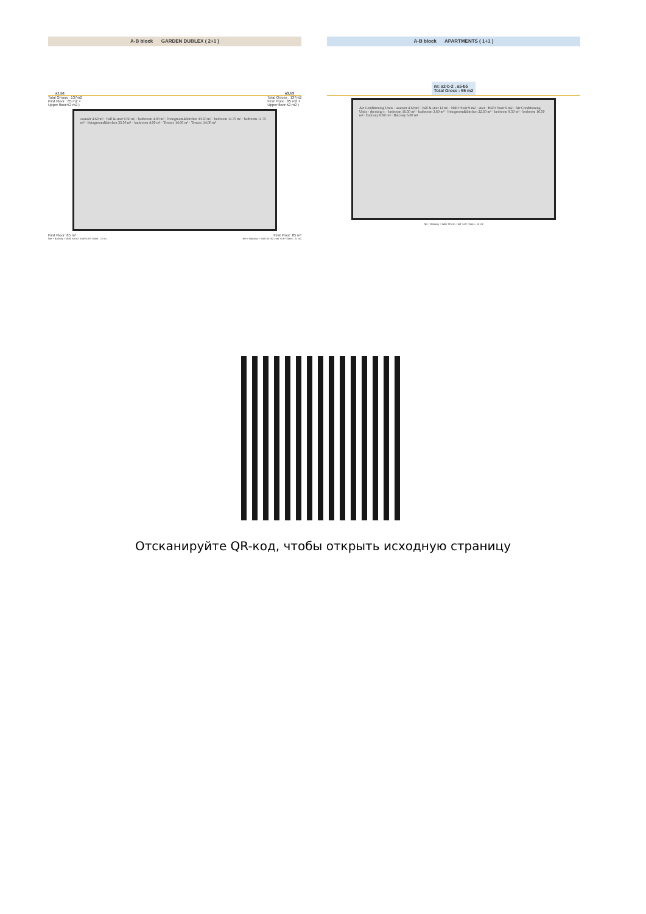A-B block GARDEN DUBLEX ( 2+1 )
a1,b1 a3,b3
Total Grross : 137m2
First Floor : 85 m2 +
Upper floor:52 m2 ) Total Grross : 137m2
First Floor : 85 m2 +
Upper floor:52 m2 )
asansör 4.60 m² · hall & stair 9.50 m² · bathroom 4.00 m² · livingroom&kitchen 33.50 m² · bedroom 11.75 m² · bedroom 11.75 m² · livingroom&kitchen 33.50 m² · bathroom 4.00 m² · Terrace 14.00 m² · Terrace 14.00 m²
First Floor: 85 m² First Floor: 85 m²
Net + Balcony + Wall: 63 m2 ,Hall +Lift+ Stairs : 22 m2 Net + Balcony + Wall: 63 m2 ,Hall +Lift+ Stairs : 22 m2
A-B block APARTMENTS ( 1+1 )
nr: a2-b-2 , a5-b5
Total Gross : 55 m2
Air Conditioning Units · asansör 4.60 m² · hall & stair 14 m² · Hall+ Stair 9 m2 · stair · Hall+ Stair 9 m2 · Air Conditioning Units · dressing r. · bedroom 16.50 m² · bathroom 3.60 m² · livingroom&kitchen 22.50 m² · bedroom 9.50 m² · bedroom 16.50 m² · Balcony 8.00 m² · Balcony 6.00 m²
Net + Balcony + Wall: 39 m2 , Hall +Lift+ Stairs : 13 m2
Отсканируйте QR-код, чтобы открыть исходную страницу